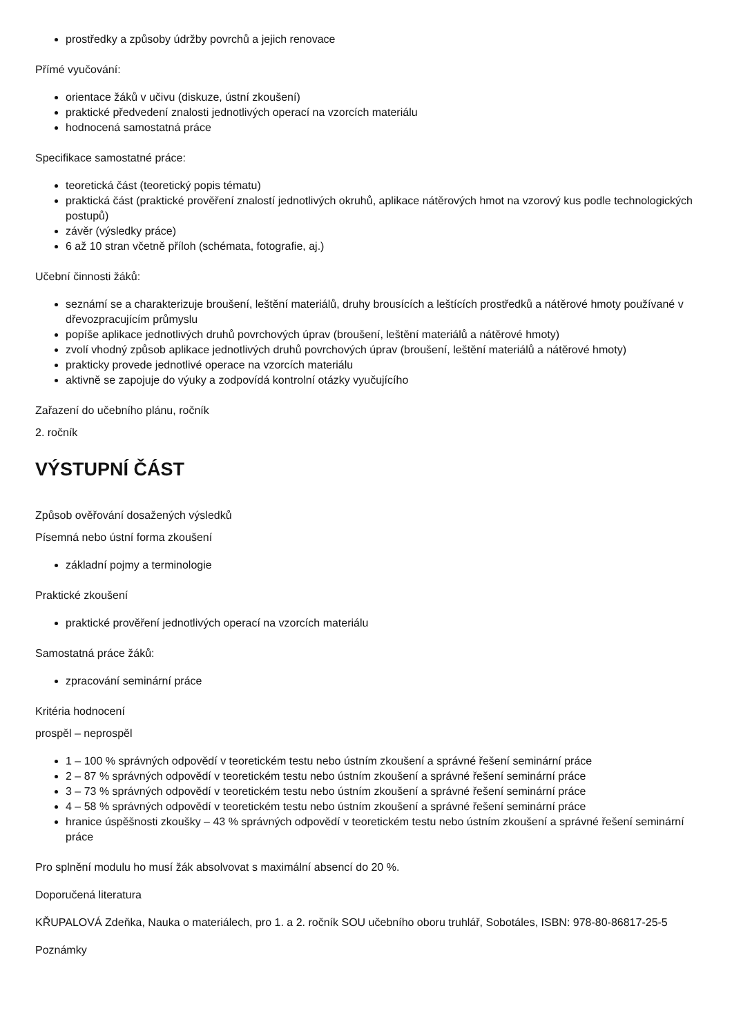prostředky a způsoby údržby povrchů a jejich renovace
Přímé vyučování:
orientace žáků v učivu (diskuze, ústní zkoušení)
praktické předvedení znalosti jednotlivých operací na vzorcích materiálu
hodnocená samostatná práce
Specifikace samostatné práce:
teoretická část (teoretický popis tématu)
praktická část (praktické prověření znalostí jednotlivých okruhů, aplikace nátěrových hmot na vzorový kus podle technologických postupů)
závěr (výsledky práce)
6 až 10 stran včetně příloh (schémata, fotografie, aj.)
Učební činnosti žáků:
seznámí se a charakterizuje broušení, leštění materiálů, druhy brousících a leštících prostředků a nátěrové hmoty používané v dřevozpracujícím průmyslu
popíše aplikace jednotlivých druhů povrchových úprav (broušení, leštění materiálů a nátěrové hmoty)
zvolí vhodný způsob aplikace jednotlivých druhů povrchových úprav (broušení, leštění materiálů a nátěrové hmoty)
prakticky provede jednotlivé operace na vzorcích materiálu
aktivně se zapojuje do výuky a zodpovídá kontrolní otázky vyučujícího
Zařazení do učebního plánu, ročník
2. ročník
VÝSTUPNÍ ČÁST
Způsob ověřování dosažených výsledků
Písemná nebo ústní forma zkoušení
základní pojmy a terminologie
Praktické zkoušení
praktické prověření jednotlivých operací na vzorcích materiálu
Samostatná práce žáků:
zpracování seminární práce
Kritéria hodnocení
prospěl – neprospěl
1 – 100 % správných odpovědí v teoretickém testu nebo ústním zkoušení a správné řešení seminární práce
2 – 87 % správných odpovědí v teoretickém testu nebo ústním zkoušení a správné řešení seminární práce
3 – 73 % správných odpovědí v teoretickém testu nebo ústním zkoušení a správné řešení seminární práce
4 – 58 % správných odpovědí v teoretickém testu nebo ústním zkoušení a správné řešení seminární práce
hranice úspěšnosti zkoušky – 43 % správných odpovědí v teoretickém testu nebo ústním zkoušení a správné řešení seminární práce
Pro splnění modulu ho musí žák absolvovat s maximální absencí do 20 %.
Doporučená literatura
KŘUPALOVÁ Zdeňka, Nauka o materiálech, pro 1. a 2. ročník SOU učebního oboru truhlář, Sobotáles, ISBN: 978-80-86817-25-5
Poznámky